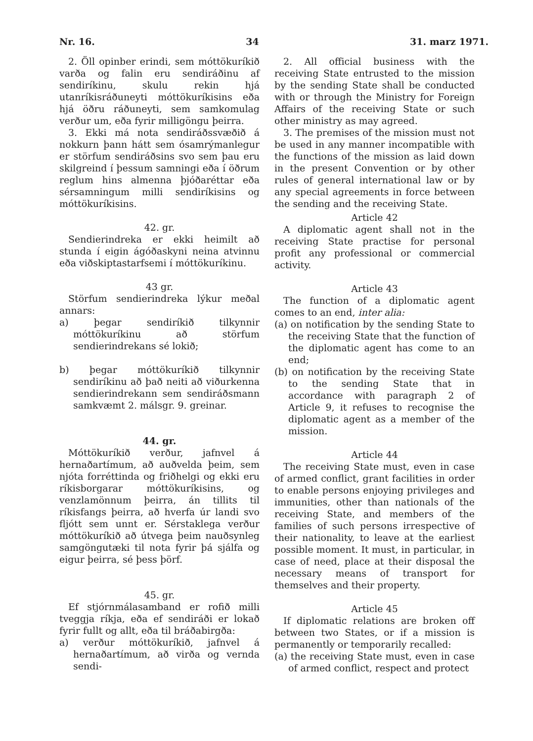Nr. 16. 34 31. marz 1971.
2. Öll opinber erindi, sem móttökuríkið varða og falin eru sendiráðinu af sendiríkinu, skulu rekin hjá utanríkisráðuneyti móttökuríkisins eða hjá öðru ráðuneyti, sem samkomulag verður um, eða fyrir milligöngu þeirra.
3. Ekki má nota sendiráðssvæðið á nokkurn þann hátt sem ósamrýmanlegur er störfum sendiráðsins svo sem þau eru skilgreind í þessum samningi eða í öðrum reglum hins almenna þjóðaréttar eða sérsamningum milli sendiríkisins og móttökuríkisins.
42. gr.
Sendierindreka er ekki heimilt að stunda í eigin ágóðaskyni neina atvinnu eða viðskiptastarfsemi í móttökuríkinu.
43 gr.
Störfum sendierindreka lýkur meðal annars:
a) þegar sendiríkið tilkynnir móttökuríkinu að störfum sendierindrekans sé lokið;
b) þegar móttökuríkið tilkynnir sendiríkinu að það neiti að viðurkenna sendierindrekann sem sendiráðsmann samkvæmt 2. málsgr. 9. greinar.
44. gr.
Móttökuríkið verður, jafnvel á hernaðartímum, að auðvelda þeim, sem njóta forréttinda og friðhelgi og ekki eru ríkisborgarar móttökuríkisins, og venzlamönnum þeirra, án tillits til ríkisfangs þeirra, að hverfa úr landi svo fljótt sem unnt er. Sérstaklega verður móttökuríkið að útvega þeim nauðsynleg samgöngutæki til nota fyrir þá sjálfa og eigur þeirra, sé þess þörf.
45. gr.
Ef stjórnmálasamband er rofið milli tveggja ríkja, eða ef sendiráði er lokað fyrir fullt og allt, eða til bráðabirgða:
a) verður móttökuríkið, jafnvel á hernaðartímum, að virða og vernda sendi-
2. All official business with the receiving State entrusted to the mission by the sending State shall be conducted with or through the Ministry for Foreign Affairs of the receiving State or such other ministry as may agreed.
3. The premises of the mission must not be used in any manner incompatible with the functions of the mission as laid down in the present Convention or by other rules of general international law or by any special agreements in force between the sending and the receiving State.
Article 42
A diplomatic agent shall not in the receiving State practise for personal profit any professional or commercial activity.
Article 43
The function of a diplomatic agent comes to an end, inter alia:
(a) on notification by the sending State to the receiving State that the function of the diplomatic agent has come to an end;
(b) on notification by the receiving State to the sending State that in accordance with paragraph 2 of Article 9, it refuses to recognise the diplomatic agent as a member of the mission.
Article 44
The receiving State must, even in case of armed conflict, grant facilities in order to enable persons enjoying privileges and immunities, other than nationals of the receiving State, and members of the families of such persons irrespective of their nationality, to leave at the earliest possible moment. It must, in particular, in case of need, place at their disposal the necessary means of transport for themselves and their property.
Article 45
If diplomatic relations are broken off between two States, or if a mission is permanently or temporarily recalled:
(a) the receiving State must, even in case of armed conflict, respect and protect